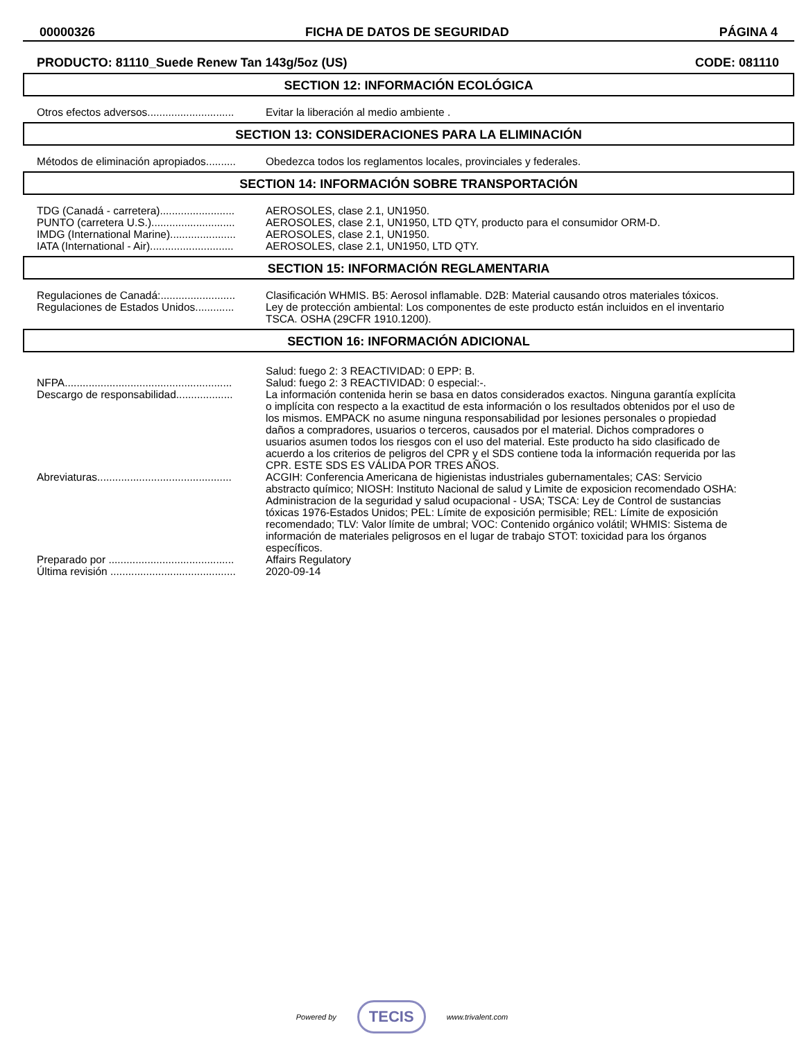00000326 FICHA DE DATOS DE SEGURIDAD PÁGINA 4
PRODUCTO: 81110_Suede Renew Tan 143g/5oz (US) CODE: 081110
SECTION 12: INFORMACIÓN ECOLÓGICA
| Otros efectos adversos............................. | Evitar la liberación al medio ambiente . |
SECTION 13: CONSIDERACIONES PARA LA ELIMINACIÓN
| Métodos de eliminación apropiados.......... | Obedezca todos los reglamentos locales, provinciales y federales. |
SECTION 14: INFORMACIÓN SOBRE TRANSPORTACIÓN
| TDG (Canadá - carretera)......................... | AEROSOLES, clase 2.1, UN1950. |
| PUNTO (carretera U.S.)............................ | AEROSOLES, clase 2.1, UN1950, LTD QTY, producto para el consumidor ORM-D. |
| IMDG (International Marine)...................... | AEROSOLES, clase 2.1, UN1950. |
| IATA (International - Air)............................ | AEROSOLES, clase 2.1, UN1950, LTD QTY. |
SECTION 15: INFORMACIÓN REGLAMENTARIA
| Regulaciones de Canadá:......................... | Clasificación WHMIS. B5: Aerosol inflamable. D2B: Material causando otros materiales tóxicos. |
| Regulaciones de Estados Unidos............. | Ley de protección ambiental: Los componentes de este producto están incluidos en el inventario TSCA. OSHA (29CFR 1910.1200). |
SECTION 16: INFORMACIÓN ADICIONAL
| | Salud: fuego 2: 3 REACTIVIDAD: 0 EPP: B. |
| NFPA........................................................ | Salud: fuego 2: 3 REACTIVIDAD: 0 especial:-. |
| Descargo de responsabilidad................... | La información contenida herin se basa en datos considerados exactos. Ninguna garantía explícita o implícita con respecto a la exactitud de esta información o los resultados obtenidos por el uso de los mismos. EMPACK no asume ninguna responsabilidad por lesiones personales o propiedad daños a compradores, usuarios o terceros, causados por el material. Dichos compradores o usuarios asumen todos los riesgos con el uso del material. Este producto ha sido clasificado de acuerdo a los criterios de peligros del CPR y el SDS contiene toda la información requerida por las CPR. ESTE SDS ES VÁLIDA POR TRES AÑOS. |
| Abreviaturas............................................. | ACGIH: Conferencia Americana de higienistas industriales gubernamentales; CAS: Servicio abstracto químico; NIOSH: Instituto Nacional de salud y Limite de exposicion recomendado OSHA: Administracion de la seguridad y salud ocupacional - USA; TSCA: Ley de Control de sustancias tóxicas 1976-Estados Unidos; PEL: Límite de exposición permisible; REL: Límite de exposición recomendado; TLV: Valor límite de umbral; VOC: Contenido orgánico volátil; WHMIS: Sistema de información de materiales peligrosos en el lugar de trabajo STOT: toxicidad para los órganos específicos. |
| Preparado por .......................................... | Affairs Regulatory |
| Última revisión .......................................... | 2020-09-14 |
Powered by TECIS www.trivalent.com